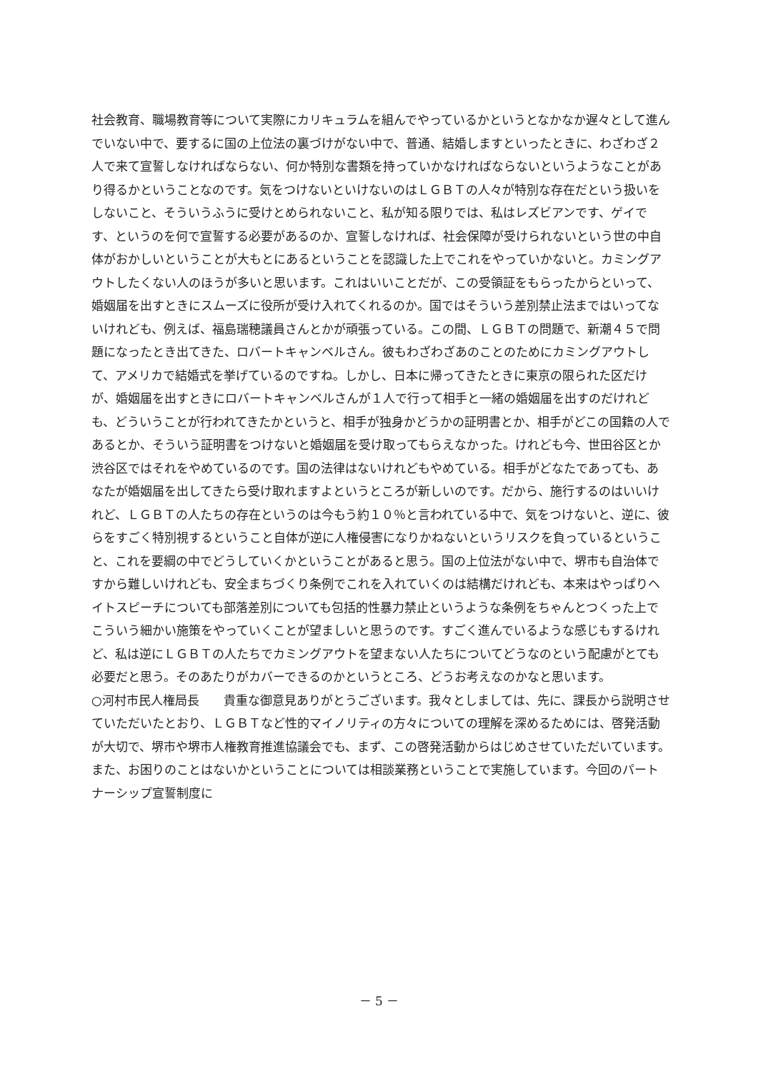社会教育、職場教育等について実際にカリキュラムを組んでやっているかというとなかなか遅々として進んでいない中で、要するに国の上位法の裏づけがない中で、普通、結婚しますといったときに、わざわざ２人で来て宣誓しなければならない、何か特別な書類を持っていかなければならないというようなことがあり得るかということなのです。気をつけないといけないのはＬＧＢＴの人々が特別な存在だという扱いをしないこと、そういうふうに受けとめられないこと、私が知る限りでは、私はレズビアンです、ゲイです、というのを何で宣誓する必要があるのか、宣誓しなければ、社会保障が受けられないという世の中自体がおかしいということが大もとにあるということを認識した上でこれをやっていかないと。カミングアウトしたくない人のほうが多いと思います。これはいいことだが、この受領証をもらったからといって、婚姻届を出すときにスムーズに役所が受け入れてくれるのか。国ではそういう差別禁止法まではいってないけれども、例えば、福島瑞穂議員さんとかが頑張っている。この間、ＬＧＢＴの問題で、新潮４５で問題になったとき出てきた、ロバートキャンベルさん。彼もわざわざあのことのためにカミングアウトして、アメリカで結婚式を挙げているのですね。しかし、日本に帰ってきたときに東京の限られた区だけが、婚姻届を出すときにロバートキャンベルさんが１人で行って相手と一緒の婚姻届を出すのだけれども、どういうことが行われてきたかというと、相手が独身かどうかの証明書とか、相手がどこの国籍の人であるとか、そういう証明書をつけないと婚姻届を受け取ってもらえなかった。けれども今、世田谷区とか渋谷区ではそれをやめているのです。国の法律はないけれどもやめている。相手がどなたであっても、あなたが婚姻届を出してきたら受け取れますよというところが新しいのです。だから、施行するのはいいけれど、ＬＧＢＴの人たちの存在というのは今もう約１０％と言われている中で、気をつけないと、逆に、彼らをすごく特別視するということ自体が逆に人権侵害になりかねないというリスクを負っているということ、これを要綱の中でどうしていくかということがあると思う。国の上位法がない中で、堺市も自治体ですから難しいけれども、安全まちづくり条例でこれを入れていくのは結構だけれども、本来はやっぱりヘイトスピーチについても部落差別についても包括的性暴力禁止というような条例をちゃんとつくった上でこういう細かい施策をやっていくことが望ましいと思うのです。すごく進んでいるような感じもするけれど、私は逆にＬＧＢＴの人たちでカミングアウトを望まない人たちについてどうなのという配慮がとても必要だと思う。そのあたりがカバーできるのかというところ、どうお考えなのかなと思います。
○河村市民人権局長　　貴重な御意見ありがとうございます。我々としましては、先に、課長から説明させていただいたとおり、ＬＧＢＴなど性的マイノリティの方々についての理解を深めるためには、啓発活動が大切で、堺市や堺市人権教育推進協議会でも、まず、この啓発活動からはじめさせていただいています。また、お困りのことはないかということについては相談業務ということで実施しています。今回のパートナーシップ宣誓制度に
－ 5 －